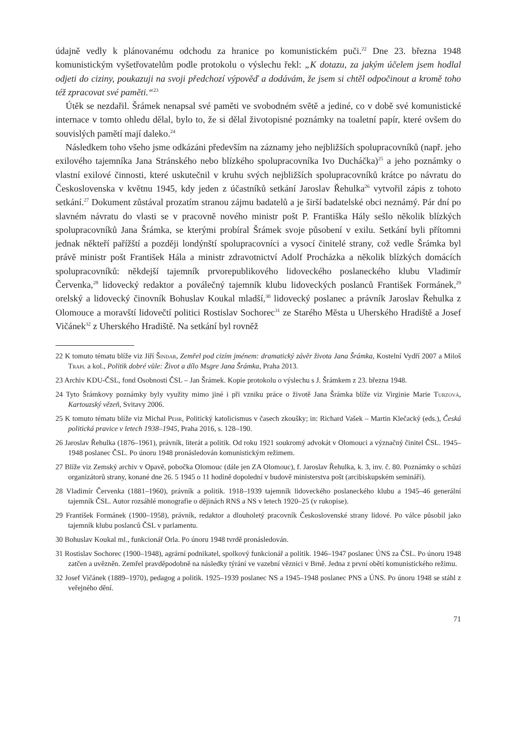údajně vedly k plánovanému odchodu za hranice po komunistickém puči.<sup>22</sup> Dne 23. března 1948 komunistickým vyšetřovatelům podle protokolu o výslechu řekl: „K dotazu, za jakým účelem jsem hodlal odjeti do ciziny, poukazuji na svoji předchozí výpověď a dodávám, že jsem si chtěl odpočinout a kromě toho též zpracovat své paměti.“<sup>23</sup>
Útěk se nezdařil. Šrámek nenapsal své paměti ve svobodném světě a jediné, co v době své komunistické internace v tomto ohledu dělal, bylo to, že si dělal životopisné poznámky na toaletní papír, které ovšem do souvislých pamětí mají daleko.<sup>24</sup>
Následkem toho všeho jsme odkázáni především na záznamy jeho nejbližších spolupracovníků (např. jeho exilového tajemníka Jana Stránského nebo blízkého spolupracovníka Ivo Ducháčka)<sup>25</sup> a jeho poznámky o vlastní exilové činnosti, které uskutečnil v kruhu svých nejbližších spolupracovníků krátce po návratu do Československa v květnu 1945, kdy jeden z účastníků setkání Jaroslav Řehulka<sup>26</sup> vytvořil zápis z tohoto setkání.<sup>27</sup> Dokument zůstával prozatím stranou zájmu badatelů a je širší badatelské obci neznámý. Pár dní po slavném návratu do vlasti se v pracovně nového ministr pošt P. Františka Hály sešlo několik blízkých spolupracovníků Jana Šrámka, se kterými probíral Šrámek svoje působení v exilu. Setkání byli přítomni jednak někteří pařížští a později londýnští spolupracovníci a vysocí činitelé strany, což vedle Šrámka byl právě ministr pošt František Hála a ministr zdravotnictví Adolf Procházka a několik blízkých domácích spolupracovníků: někdejší tajemník prvorepublikového lidoveckého poslaneckého klubu Vladimír Červenka,<sup>28</sup> lidovecký redaktor a poválečný tajemník klubu lidoveckých poslanců František Formánek,<sup>29</sup> orelský a lidovecký činovník Bohuslav Koukal mladší,<sup>30</sup> lidovecký poslanec a právník Jaroslav Řehulka z Olomouce a moravští lidovečtí politici Rostislav Sochorec<sup>31</sup> ze Starého Města u Uherského Hradiště a Josef Vičánek<sup>32</sup> z Uherského Hradiště. Na setkání byl rovněž
22 K tomuto tématu blíže viz Jiří Šindar, Zemřel pod cizím jménem: dramatický závěr života Jana Šrámka, Kostelní Vydří 2007 a Miloš Trapl a kol., Politik dobré vůle: Život a dílo Msgre Jana Šrámka, Praha 2013.
23 Archiv KDU-ČSL, fond Osobnosti ČSL – Jan Šrámek. Kopie protokolu o výslechu s J. Šrámkem z 23. března 1948.
24 Tyto Šrámkovy poznámky byly využity mimo jiné i při vzniku práce o životě Jana Šrámka blíže viz Virginie Marie Turzová, Kartouzský vězeň, Svitavy 2006.
25 K tomuto tématu blíže viz Michal Pehr, Politický katolicismus v časech zkoušky; in: Richard Vašek – Martin Klečacký (eds.), Česká politická pravice v letech 1938–1945, Praha 2016, s. 128–190.
26 Jaroslav Řehulka (1876–1961), právník, literát a politik. Od roku 1921 soukromý advokát v Olomouci a význačný činitel ČSL. 1945–1948 poslanec ČSL. Po únoru 1948 pronásledován komunistickým režimem.
27 Blíže viz Zemský archiv v Opavě, pobočka Olomouc (dále jen ZA Olomouc), f. Jaroslav Řehulka, k. 3, inv. č. 80. Poznámky o schůzi organizátorů strany, konané dne 26. 5 1945 o 11 hodině dopolední v budově ministerstva pošt (arcibiskupském semináři).
28 Vladimír Červenka (1881–1960), právník a politik. 1918–1939 tajemník lidoveckého poslaneckého klubu a 1945–46 generální tajemník ČSL. Autor rozsáhlé monografie o dějinách RNS a NS v letech 1920–25 (v rukopise).
29 František Formánek (1900–1958), právník, redaktor a dlouholetý pracovník Československé strany lidové. Po válce působil jako tajemník klubu poslanců ČSL v parlamentu.
30 Bohuslav Koukal ml., funkcionář Orla. Po únoru 1948 tvrdě pronásledován.
31 Rostislav Sochorec (1900–1948), agrární podnikatel, spolkový funkcionář a politik. 1946–1947 poslanec ÚNS za ČSL. Po únoru 1948 zatčen a uvězněn. Zemřel pravděpodobně na následky týrání ve vazební věznici v Brně. Jedna z první obětí komunistického režimu.
32 Josef Vičánek (1889–1970), pedagog a politik. 1925–1939 poslanec NS a 1945–1948 poslanec PNS a ÚNS. Po únoru 1948 se stáhl z veřejného dění.
71